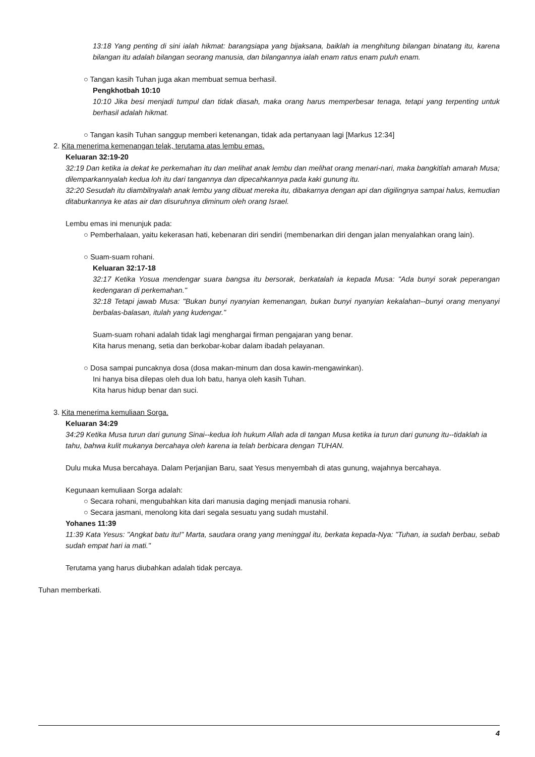13:18 Yang penting di sini ialah hikmat: barangsiapa yang bijaksana, baiklah ia menghitung bilangan binatang itu, karena bilangan itu adalah bilangan seorang manusia, dan bilangannya ialah enam ratus enam puluh enam.
○ Tangan kasih Tuhan juga akan membuat semua berhasil.
Pengkhotbah 10:10
10:10 Jika besi menjadi tumpul dan tidak diasah, maka orang harus memperbesar tenaga, tetapi yang terpenting untuk berhasil adalah hikmat.
○ Tangan kasih Tuhan sanggup memberi ketenangan, tidak ada pertanyaan lagi [Markus 12:34]
2. Kita menerima kemenangan telak, terutama atas lembu emas.
Keluaran 32:19-20
32:19 Dan ketika ia dekat ke perkemahan itu dan melihat anak lembu dan melihat orang menari-nari, maka bangkitlah amarah Musa; dilemparkannyalah kedua loh itu dari tangannya dan dipecahkannya pada kaki gunung itu.
32:20 Sesudah itu diambilnyalah anak lembu yang dibuat mereka itu, dibakarnya dengan api dan digilingnya sampai halus, kemudian ditaburkannya ke atas air dan disuruhnya diminum oleh orang Israel.
Lembu emas ini menunjuk pada:
○ Pemberhalaan, yaitu kekerasan hati, kebenaran diri sendiri (membenarkan diri dengan jalan menyalahkan orang lain).
○ Suam-suam rohani.
Keluaran 32:17-18
32:17 Ketika Yosua mendengar suara bangsa itu bersorak, berkatalah ia kepada Musa: "Ada bunyi sorak peperangan kedengaran di perkemahan."
32:18 Tetapi jawab Musa: "Bukan bunyi nyanyian kemenangan, bukan bunyi nyanyian kekalahan--bunyi orang menyanyi berbalas-balasan, itulah yang kudengar."
Suam-suam rohani adalah tidak lagi menghargai firman pengajaran yang benar.
Kita harus menang, setia dan berkobar-kobar dalam ibadah pelayanan.
○ Dosa sampai puncaknya dosa (dosa makan-minum dan dosa kawin-mengawinkan).
Ini hanya bisa dilepas oleh dua loh batu, hanya oleh kasih Tuhan.
Kita harus hidup benar dan suci.
3. Kita menerima kemuliaan Sorga.
Keluaran 34:29
34:29 Ketika Musa turun dari gunung Sinai--kedua loh hukum Allah ada di tangan Musa ketika ia turun dari gunung itu--tidaklah ia tahu, bahwa kulit mukanya bercahaya oleh karena ia telah berbicara dengan TUHAN.
Dulu muka Musa bercahaya. Dalam Perjanjian Baru, saat Yesus menyembah di atas gunung, wajahnya bercahaya.
Kegunaan kemuliaan Sorga adalah:
○ Secara rohani, mengubahkan kita dari manusia daging menjadi manusia rohani.
○ Secara jasmani, menolong kita dari segala sesuatu yang sudah mustahil.
Yohanes 11:39
11:39 Kata Yesus: "Angkat batu itu!" Marta, saudara orang yang meninggal itu, berkata kepada-Nya: "Tuhan, ia sudah berbau, sebab sudah empat hari ia mati."
Terutama yang harus diubahkan adalah tidak percaya.
Tuhan memberkati.
4